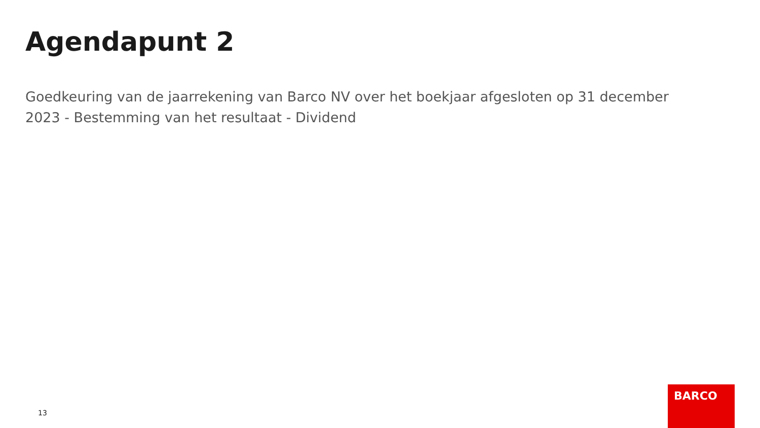Agendapunt 2
Goedkeuring van de jaarrekening van Barco NV over het boekjaar afgesloten op 31 december 2023 - Bestemming van het resultaat - Dividend
13
BARCO